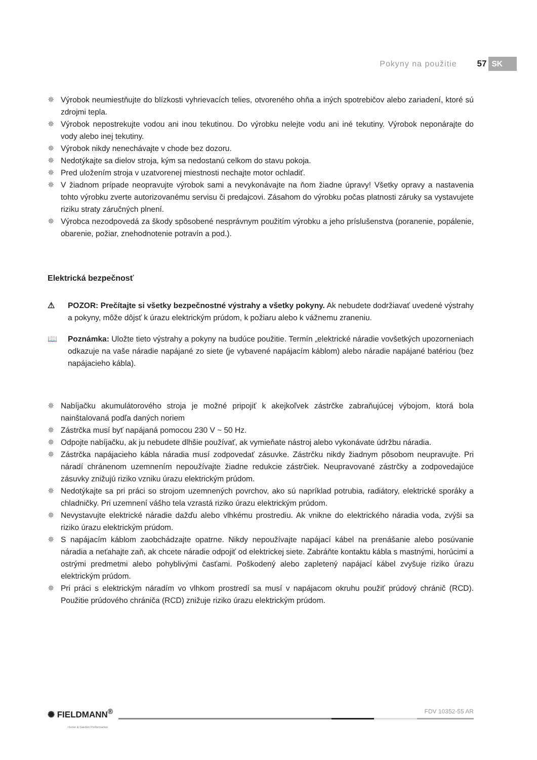Pokyny na použitie 57 SK
Výrobok neumiestňujte do blízkosti vyhrievacích telies, otvoreného ohňa a iných spotrebičov alebo zariadení, ktoré sú zdrojmi tepla.
Výrobok nepostrekujte vodou ani inou tekutinou. Do výrobku nelejte vodu ani iné tekutiny. Výrobok neponárajte do vody alebo inej tekutiny.
Výrobok nikdy nenechávajte v chode bez dozoru.
Nedotýkajte sa dielov stroja, kým sa nedostanú celkom do stavu pokoja.
Pred uložením stroja v uzatvorenej miestnosti nechajte motor ochladiť.
V žiadnom prípade neopravujte výrobok sami a nevykonávajte na ňom žiadne úpravy! Všetky opravy a nastavenia tohto výrobku zverte autorizovanému servisu či predajcovi. Zásahom do výrobku počas platnosti záruky sa vystavujete riziku straty záručných plnení.
Výrobca nezodpovedá za škody spôsobené nesprávnym použitím výrobku a jeho príslušenstva (poranenie, popálenie, obarenie, požiar, znehodnotenie potravín a pod.).
Elektrická bezpečnosť
⚠ POZOR: Prečítajte si všetky bezpečnostné výstrahy a všetky pokyny. Ak nebudete dodržiavať uvedené výstrahy a pokyny, môže dôjsť k úrazu elektrickým prúdom, k požiaru alebo k vážnemu zraneniu.
📖 Poznámka: Uložte tieto výstrahy a pokyny na budúce použitie. Termín „elektrické náradie vovšetkých upozorneniach odkazuje na vaše náradie napájané zo siete (je vybavené napájacím káblom) alebo náradie napájané batériou (bez napájacieho kábla).
Nabíjačku akumulátorového stroja je možné pripojiť k akejkoľvek zástrčke zabraňujúcej výbojom, ktorá bola nainštalovaná podľa daných noriem
Zástrčka musí byť napájaná pomocou 230 V ~ 50 Hz.
Odpojte nabíjačku, ak ju nebudete dlhšie používať, ak vymieňate nástroj alebo vykonávate údržbu náradia.
Zástrčka napájacieho kábla náradia musí zodpovedať zásuvke. Zástrčku nikdy žiadnym pôsobom neupravujte. Pri náradí chránenom uzemnením nepoužívajte žiadne redukcie zástrčiek. Neupravované zástrčky a zodpovedajúce zásuvky znižujú riziko vzniku úrazu elektrickým prúdom.
Nedotýkajte sa pri práci so strojom uzemnených povrchov, ako sú napríklad potrubia, radiátory, elektrické sporáky a chladničky. Pri uzemnení vášho tela vzrastá riziko úrazu elektrickým prúdom.
Nevystavujte elektrické náradie dažďu alebo vlhkému prostrediu. Ak vnikne do elektrického náradia voda, zvýši sa riziko úrazu elektrickým prúdom.
S napájacím káblom zaobchádzajte opatrne. Nikdy nepoužívajte napájací kábel na prenášanie alebo posúvanie náradia a neťahajte zaň, ak chcete náradie odpojiť od elektrickej siete. Zabráňte kontaktu kábla s mastnými, horúcimi a ostrými predmetmi alebo pohyblivými časťami. Poškodený alebo zapletený napájací kábel zvyšuje riziko úrazu elektrickým prúdom.
Pri práci s elektrickým náradím vo vlhkom prostredí sa musí v napájacom okruhu použiť prúdový chránič (RCD). Použitie prúdového chrániča (RCD) znižuje riziko úrazu elektrickým prúdom.
✺ FIELDMANN<sup>®</sup>
Home & Garden Performance
FDV 10352-55 AR